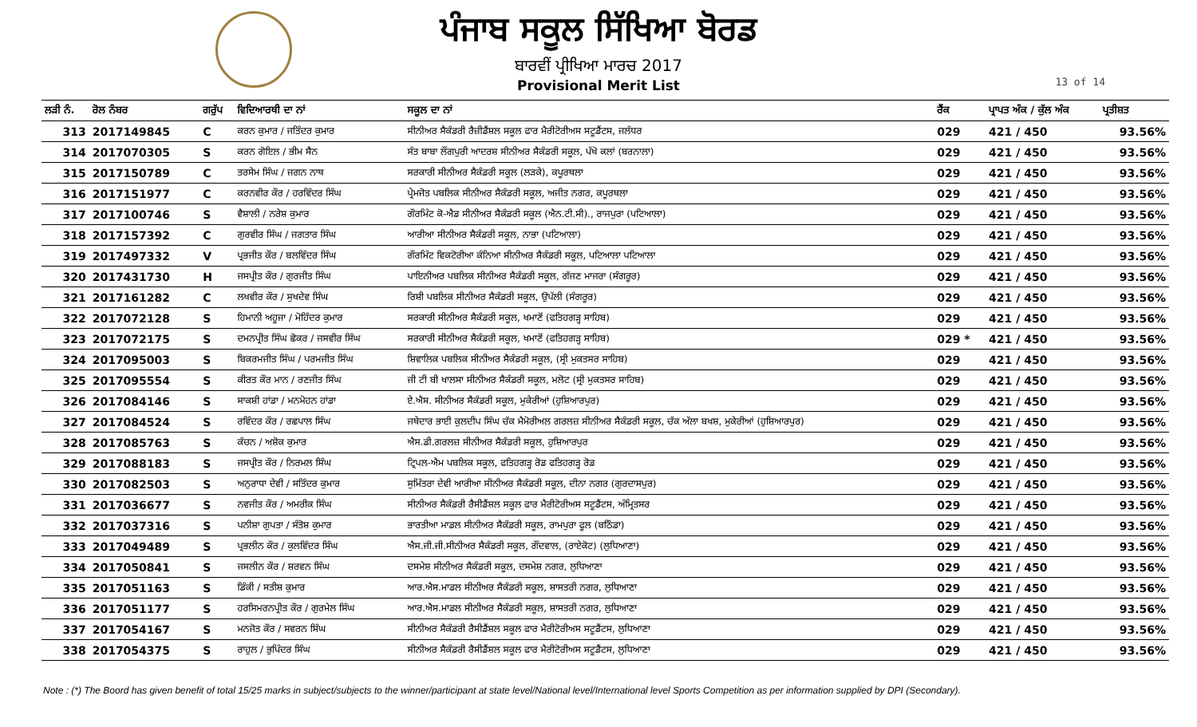ਪੰਜਾਬ ਸਕੂਲ ਸਿੱਖਿਆ ਬੋਰਡ
ਬਾਰਵੀਂ ਪ੍ਰੀਖਿਆ ਮਾਰਚ 2017
Provisional Merit List
13 of 14
| ਲੜੀ ਨੰ. | ਰੋਲ ਨੰਬਰ | ਗਰੁੱਪ | ਵਿਦਿਆਰਥੀ ਦਾ ਨਾਂ | ਸਕੂਲ ਦਾ ਨਾਂ | ਰੈਂਕ | ਪ੍ਰਾਪਤ ਅੰਕ / ਕੁੱਲ ਅੰਕ | ਪ੍ਰਤੀਸ਼ਤ |
| --- | --- | --- | --- | --- | --- | --- | --- |
| 313 | 2017149845 | C | ਕਰਨ ਕੁਮਾਰ / ਜਤਿੰਦਰ ਕੁਮਾਰ | ਸੀਨੀਅਰ ਸੈਕੰਡਰੀ ਰੈਜ਼ੀਡੈਂਸ਼ਲ ਸਕੂਲ ਫਾਰ ਮੈਰੀਟੋਰੀਅਸ ਸਟੂਡੈਂਟਸ, ਜਲੰਧਰ | 029 | 421 / 450 | 93.56% |
| 314 | 2017070305 | S | ਕਰਨ ਗੋਇਲ / ਭੀਮ ਸੈਨ | ਸੰਤ ਬਾਬਾ ਲੌਂਗਪੁਰੀ ਆਦਰਸ਼ ਸੀਨੀਅਰ ਸੈਕੰਡਰੀ ਸਕੂਲ, ਪੱਖੋ ਕਲਾਂ (ਬਰਨਾਲਾ) | 029 | 421 / 450 | 93.56% |
| 315 | 2017150789 | C | ਤਰਸੇਮ ਸਿੰਘ / ਜਗਨ ਨਾਥ | ਸਰਕਾਰੀ ਸੀਨੀਅਰ ਸੈਕੰਡਰੀ ਸਕੂਲ (ਲੜਕੇ), ਕਪੂਰਥਲਾ | 029 | 421 / 450 | 93.56% |
| 316 | 2017151977 | C | ਕਰਨਵੀਰ ਕੌਰ / ਹਰਵਿੰਦਰ ਸਿੰਘ | ਪ੍ਰੇਮਜੋਤ ਪਬਲਿਕ ਸੀਨੀਅਰ ਸੈਕੰਡਰੀ ਸਕੂਲ, ਅਜੀਤ ਨਗਰ, ਕਪੂਰਥਲਾ | 029 | 421 / 450 | 93.56% |
| 317 | 2017100746 | S | ਵੈਸ਼ਾਲੀ / ਨਰੇਸ਼ ਕੁਮਾਰ | ਗੌਰਮਿੰਟ ਕੋ-ਐਡ ਸੀਨੀਅਰ ਸੈਕੰਡਰੀ ਸਕੂਲ (ਐਨ.ਟੀ.ਸੀ)., ਰਾਜਪੁਰਾ (ਪਟਿਆਲਾ) | 029 | 421 / 450 | 93.56% |
| 318 | 2017157392 | C | ਗੁਰਵੀਰ ਸਿੰਘ / ਜਗਤਾਰ ਸਿੰਘ | ਆਰੀਆ ਸੀਨੀਅਰ ਸੈਕੰਡਰੀ ਸਕੂਲ, ਨਾਭਾ (ਪਟਿਆਲਾ) | 029 | 421 / 450 | 93.56% |
| 319 | 2017497332 | V | ਪ੍ਰਭਜੀਤ ਕੌਰ / ਬਲਵਿੰਦਰ ਸਿੰਘ | ਗੌਰਮਿੰਟ ਵਿਕਟੋਰੀਆ ਕੰਨਿਆ ਸੀਨੀਅਰ ਸੈਕੰਡਰੀ ਸਕੂਲ, ਪਟਿਆਲਾ ਪਟਿਆਲਾ | 029 | 421 / 450 | 93.56% |
| 320 | 2017431730 | H | ਜਸਪ੍ਰੀਤ ਕੌਰ / ਗੁਰਜੀਤ ਸਿੰਘ | ਪਾਇਨੀਅਰ ਪਬਲਿਕ ਸੀਨੀਅਰ ਸੈਕੰਡਰੀ ਸਕੂਲ, ਗੱਜਣ ਮਾਜਰਾ (ਸੰਗਰੂਰ) | 029 | 421 / 450 | 93.56% |
| 321 | 2017161282 | C | ਲਖਵੀਰ ਕੌਰ / ਸੁਖਦੇਵ ਸਿੰਘ | ਰਿਸ਼ੀ ਪਬਲਿਕ ਸੀਨੀਅਰ ਸੈਕੰਡਰੀ ਸਕੂਲ, ਉਪੱਲੀ (ਸੰਗਰੂਰ) | 029 | 421 / 450 | 93.56% |
| 322 | 2017072128 | S | ਹਿਮਾਨੀ ਅਹੂਜਾ / ਮੋਹਿੰਦਰ ਕੁਮਾਰ | ਸਰਕਾਰੀ ਸੀਨੀਅਰ ਸੈਕੰਡਰੀ ਸਕੂਲ, ਖਮਾਣੋਂ (ਫਤਿਹਗੜ੍ਹ ਸਾਹਿਬ) | 029 | 421 / 450 | 93.56% |
| 323 | 2017072175 | S | ਦਮਨਪ੍ਰੀਤ ਸਿੰਘ ਛੋਕਰ / ਜਸਵੀਰ ਸਿੰਘ | ਸਰਕਾਰੀ ਸੀਨੀਅਰ ਸੈਕੰਡਰੀ ਸਕੂਲ, ਖਮਾਣੋਂ (ਫਤਿਹਗੜ੍ਹ ਸਾਹਿਬ) | 029 * | 421 / 450 | 93.56% |
| 324 | 2017095003 | S | ਬਿਕਰਮਜੀਤ ਸਿੰਘ / ਪਰਮਜੀਤ ਸਿੰਘ | ਸ਼ਿਵਾਲਿਕ ਪਬਲਿਕ ਸੀਨੀਅਰ ਸੈਕੰਡਰੀ ਸਕੂਲ, (ਸ੍ਰੀ ਮੁਕਤਸਰ ਸਾਹਿਬ) | 029 | 421 / 450 | 93.56% |
| 325 | 2017095554 | S | ਕੀਰਤ ਕੌਰ ਮਾਨ / ਰਣਜੀਤ ਸਿੰਘ | ਜੀ ਟੀ ਬੀ ਖਾਲਸਾ ਸੀਨੀਅਰ ਸੈਕੰਡਰੀ ਸਕੂਲ, ਮਲੋਟ (ਸ੍ਰੀ ਮੁਕਤਸਰ ਸਾਹਿਬ) | 029 | 421 / 450 | 93.56% |
| 326 | 2017084146 | S | ਸਾਕਸ਼ੀ ਹਾਂਡਾ / ਮਨਮੋਹਨ ਹਾਂਡਾ | ਏ.ਐਸ. ਸੀਨੀਅਰ ਸੈਕੰਡਰੀ ਸਕੂਲ, ਮੁਕੇਰੀਆਂ (ਹੁਸ਼ਿਆਰਪੁਰ) | 029 | 421 / 450 | 93.56% |
| 327 | 2017084524 | S | ਰਵਿੰਦਰ ਕੌਰ / ਰਛਪਾਲ ਸਿੰਘ | ਜਥੇਦਾਰ ਭਾਈ ਕੁਲਦੀਪ ਸਿੰਘ ਚੱਕ ਮੈਮੋਰੀਅਲ ਗਰਲਜ਼ ਸੀਨੀਅਰ ਸੈਕੰਡਰੀ ਸਕੂਲ, ਚੱਕ ਅੱਲਾ ਬਖਸ਼, ਮੁਕੇਰੀਆਂ (ਹੁਸ਼ਿਆਰਪੁਰ) | 029 | 421 / 450 | 93.56% |
| 328 | 2017085763 | S | ਕੰਚਨ / ਅਸ਼ੋਕ ਕੁਮਾਰ | ਐਸ.ਡੀ.ਗਰਲਜ਼ ਸੀਨੀਅਰ ਸੈਕੰਡਰੀ ਸਕੂਲ, ਹੁਸ਼ਿਆਰਪੁਰ | 029 | 421 / 450 | 93.56% |
| 329 | 2017088183 | S | ਜਸਪ੍ਰੀਤ ਕੌਰ / ਨਿਰਮਲ ਸਿੰਘ | ਟ੍ਰਿਪਲ-ਐਮ ਪਬਲਿਕ ਸਕੂਲ, ਫਤਿਹਗੜ੍ਹ ਰੋਡ ਫਤਿਹਗੜ੍ਹ ਰੋਡ | 029 | 421 / 450 | 93.56% |
| 330 | 2017082503 | S | ਅਨੁਰਾਧਾ ਦੇਵੀ / ਸਤਿੰਦਰ ਕੁਮਾਰ | ਸੁਮਿੱਤਰਾ ਦੇਵੀ ਆਰੀਆ ਸੀਨੀਅਰ ਸੈਕੰਡਰੀ ਸਕੂਲ, ਦੀਨਾ ਨਗਰ (ਗੁਰਦਾਸਪੁਰ) | 029 | 421 / 450 | 93.56% |
| 331 | 2017036677 | S | ਨਵਜੀਤ ਕੌਰ / ਅਮਰੀਕ ਸਿੰਘ | ਸੀਨੀਅਰ ਸੈਕੰਡਰੀ ਰੈਸੀਡੈਂਸ਼ਲ ਸਕੂਲ ਫਾਰ ਮੈਰੀਟੋਰੀਅਸ ਸਟੂਡੈਂਟਸ, ਅੰਮ੍ਰਿਤਸਰ | 029 | 421 / 450 | 93.56% |
| 332 | 2017037316 | S | ਪਨੀਸ਼ਾ ਗੁਪਤਾ / ਸੰਤੋਸ਼ ਕੁਮਾਰ | ਭਾਰਤੀਆ ਮਾਡਲ ਸੀਨੀਅਰ ਸੈਕੰਡਰੀ ਸਕੂਲ, ਰਾਮਪੁਰਾ ਫੂਲ (ਬਠਿੰਡਾ) | 029 | 421 / 450 | 93.56% |
| 333 | 2017049489 | S | ਪ੍ਰਭਲੀਨ ਕੌਰ / ਕੁਲਵਿੰਦਰ ਸਿੰਘ | ਐਸ.ਜੀ.ਜੀ.ਸੀਨੀਅਰ ਸੈਕੰਡਰੀ ਸਕੂਲ, ਗੌਂਦਵਾਲ, (ਰਾਏਕੋਟ) (ਲੁਧਿਆਣਾ) | 029 | 421 / 450 | 93.56% |
| 334 | 2017050841 | S | ਜਸਲੀਨ ਕੌਰ / ਸ਼ਰਵਨ ਸਿੰਘ | ਦਸਮੇਸ਼ ਸੀਨੀਅਰ ਸੈਕੰਡਰੀ ਸਕੂਲ, ਦਸਮੇਸ਼ ਨਗਰ, ਲੁਧਿਆਣਾ | 029 | 421 / 450 | 93.56% |
| 335 | 2017051163 | S | ਡਿੰਕੀ / ਸਤੀਸ਼ ਕੁਮਾਰ | ਆਰ.ਐਸ.ਮਾਡਲ ਸੀਨੀਅਰ ਸੈਕੰਡਰੀ ਸਕੂਲ, ਸ਼ਾਸਤਰੀ ਨਗਰ, ਲੁਧਿਆਣਾ | 029 | 421 / 450 | 93.56% |
| 336 | 2017051177 | S | ਹਰਸਿਮਰਨਪ੍ਰੀਤ ਕੌਰ / ਗੁਰਮੇਲ ਸਿੰਘ | ਆਰ.ਐਸ.ਮਾਡਲ ਸੀਨੀਅਰ ਸੈਕੰਡਰੀ ਸਕੂਲ, ਸ਼ਾਸਤਰੀ ਨਗਰ, ਲੁਧਿਆਣਾ | 029 | 421 / 450 | 93.56% |
| 337 | 2017054167 | S | ਮਨਜੋਤ ਕੌਰ / ਸਵਰਨ ਸਿੰਘ | ਸੀਨੀਅਰ ਸੈਕੰਡਰੀ ਰੈਸੀਡੈਂਸ਼ਲ ਸਕੂਲ ਫਾਰ ਮੈਰੀਟੋਰੀਅਸ ਸਟੂਡੈਂਟਸ, ਲੁਧਿਆਣਾ | 029 | 421 / 450 | 93.56% |
| 338 | 2017054375 | S | ਰਾਹੁਲ / ਭੁਪਿੰਦਰ ਸਿੰਘ | ਸੀਨੀਅਰ ਸੈਕੰਡਰੀ ਰੈਸੀਡੈਂਸ਼ਲ ਸਕੂਲ ਫਾਰ ਮੈਰੀਟੋਰੀਅਸ ਸਟੂਡੈਂਟਸ, ਲੁਧਿਆਣਾ | 029 | 421 / 450 | 93.56% |
Note : (*) The Boord has given benefit of total 15/25 marks in subject/subjects to the winner/participant at state level/National level/International level Sports Competition as per information supplied by DPI (Secondary).